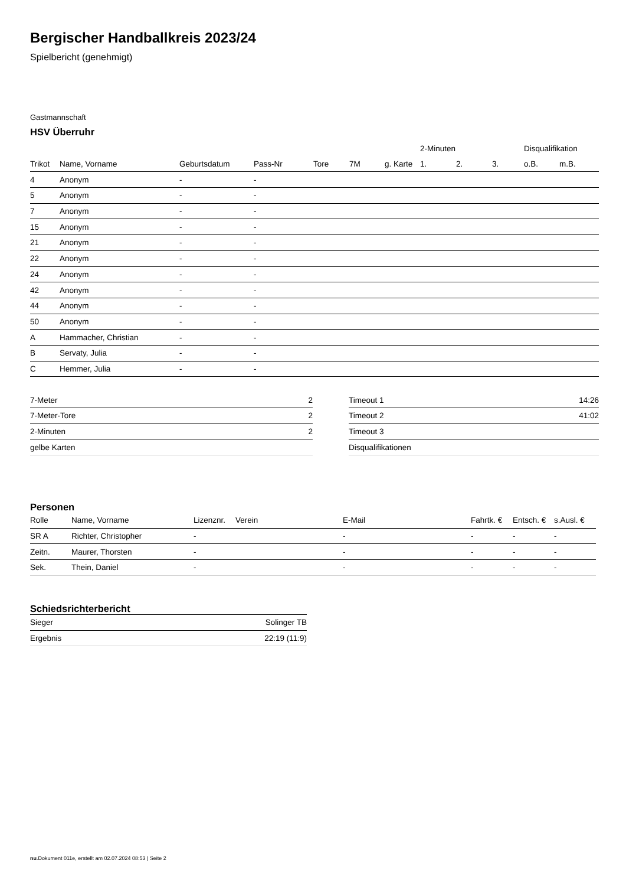Bergischer Handballkreis 2023/24
Spielbericht (genehmigt)
Gastmannschaft
HSV Überruhr
| | | | | | | | 2-Minuten | | | Disqualifikation | |
| --- | --- | --- | --- | --- | --- | --- | --- | --- | --- | --- | --- |
| Trikot | Name, Vorname | Geburtsdatum | Pass-Nr | Tore | 7M | g. Karte | 1. | 2. | 3. | o.B. | m.B. |
| 4 | Anonym | - | - | | | | | | | | |
| 5 | Anonym | - | - | | | | | | | | |
| 7 | Anonym | - | - | | | | | | | | |
| 15 | Anonym | - | - | | | | | | | | |
| 21 | Anonym | - | - | | | | | | | | |
| 22 | Anonym | - | - | | | | | | | | |
| 24 | Anonym | - | - | | | | | | | | |
| 42 | Anonym | - | - | | | | | | | | |
| 44 | Anonym | - | - | | | | | | | | |
| 50 | Anonym | - | - | | | | | | | | |
| A | Hammacher, Christian | - | - | | | | | | | | |
| B | Servaty, Julia | - | - | | | | | | | | |
| C | Hemmer, Julia | - | - | | | | | | | | |
| 7-Meter | 2 |
| 7-Meter-Tore | 2 |
| 2-Minuten | 2 |
| gelbe Karten | |
| Timeout 1 | 14:26 |
| Timeout 2 | 41:02 |
| Timeout 3 | |
| Disqualifikationen | |
Personen
| Rolle | Name, Vorname | Lizenznr. | Verein | E-Mail | Fahrtk. € | Entsch. € | s.Ausl. € |
| --- | --- | --- | --- | --- | --- | --- | --- |
| SR A | Richter, Christopher | - | | - | - | - | - |
| Zeitn. | Maurer, Thorsten | - | | - | - | - | - |
| Sek. | Thein, Daniel | - | | - | - | - | - |
Schiedsrichterbericht
| Sieger | Solinger TB |
| Ergebnis | 22:19 (11:9) |
nu.Dokument 011e, erstellt am 02.07.2024 08:53 | Seite 2